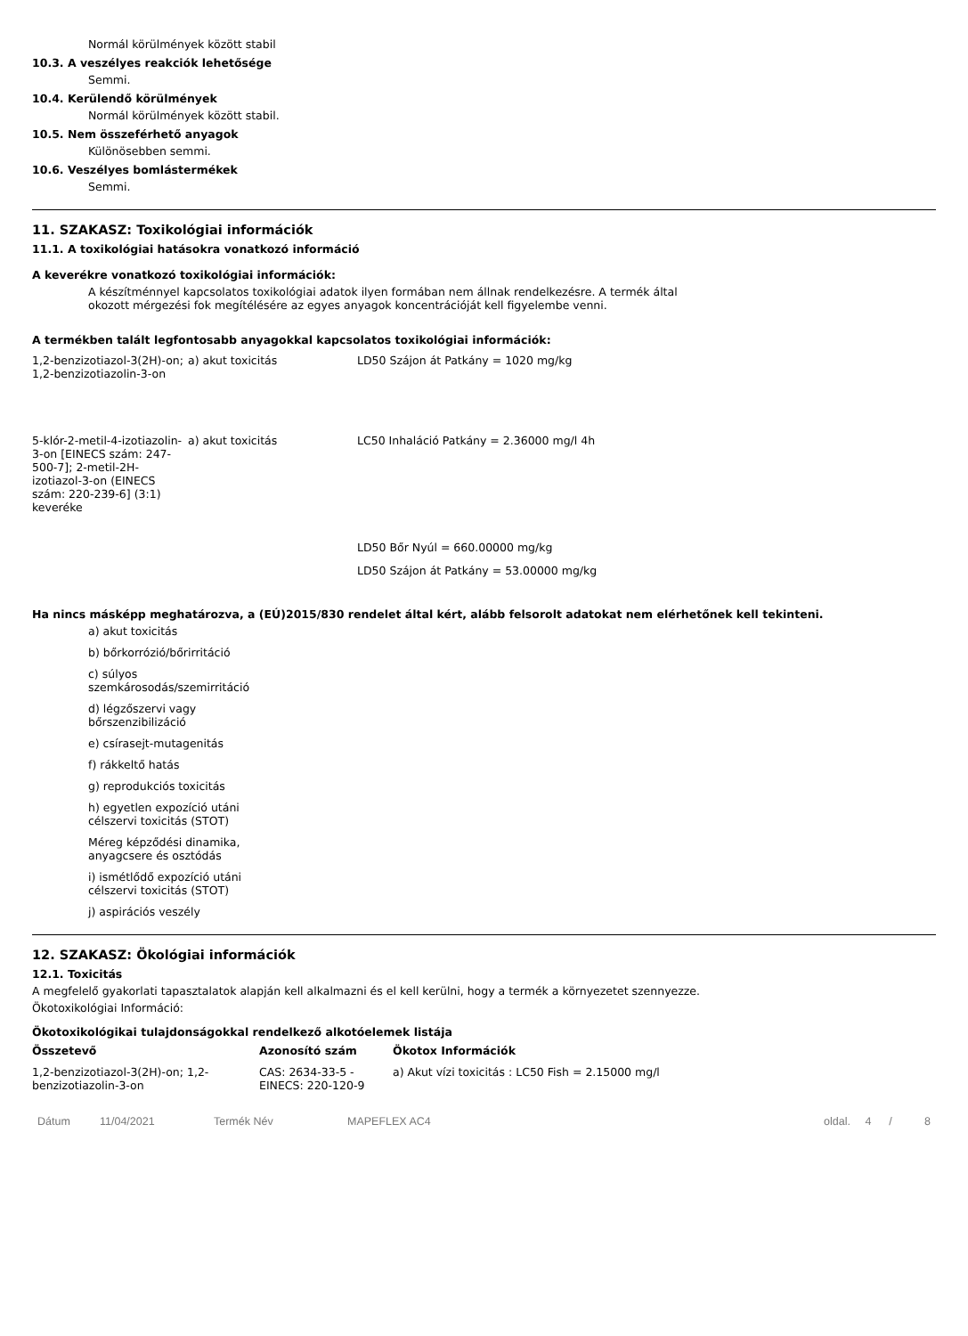Normál körülmények között stabil
10.3. A veszélyes reakciók lehetősége
Semmi.
10.4. Kerülendő körülmények
Normál körülmények között stabil.
10.5. Nem összeférhető anyagok
Különösebben semmi.
10.6. Veszélyes bomlástermékek
Semmi.
11. SZAKASZ: Toxikológiai információk
11.1. A toxikológiai hatásokra vonatkozó információ
A keverékre vonatkozó toxikológiai információk:
A készítménnyel kapcsolatos toxikológiai adatok ilyen formában nem állnak rendelkezésre. A termék által okozott mérgezési fok megítélésére az egyes anyagok koncentrációját kell figyelembe venni.
A termékben talált legfontosabb anyagokkal kapcsolatos toxikológiai információk:
| 1,2-benzizotiazol-3(2H)-on; 1,2-benzizotiazolin-3-on | a) akut toxicitás | LD50 Szájon át Patkány = 1020 mg/kg |
| 5-klór-2-metil-4-izotiazolin-3-on [EINECS szám: 247-500-7]; 2-metil-2H-izotiazol-3-on (EINECS szám: 220-239-6] (3:1) keveréke | a) akut toxicitás | LC50 Inhaláció Patkány = 2.36000 mg/l 4h |
| | | LD50 Bőr Nyúl = 660.00000 mg/kg |
| | | LD50 Szájon át Patkány = 53.00000 mg/kg |
Ha nincs másképp meghatározva, a (EÚ)2015/830 rendelet által kért, alább felsorolt adatokat nem elérhetőnek kell tekinteni.
a) akut toxicitás
b) bőrkorrózió/bőrirritáció
c) súlyos szemkárosodás/szemirritáció
d) légzőszervi vagy bőrszenzibilizáció
e) csírasejt-mutagenitás
f) rákkeltő hatás
g) reprodukciós toxicitás
h) egyetlen expozíció utáni célszervi toxicitás (STOT)
Méreg képződési dinamika, anyagcsere és osztódás
i) ismétlődő expozíció utáni célszervi toxicitás (STOT)
j) aspirációs veszély
12. SZAKASZ: Ökológiai információk
12.1. Toxicitás
A megfelelő gyakorlati tapasztalatok alapján kell alkalmazni és el kell kerülni, hogy a termék a környezetet szennyezze.
Ökotoxikológiai Információ:
Ökotoxikológikai tulajdonságokkal rendelkező alkotóelemek listája
| Összetevő | Azonosító szám | Ökotox Információk |
| --- | --- | --- |
| 1,2-benzizotiazol-3(2H)-on; 1,2-benzizotiazolin-3-on | CAS: 2634-33-5 - EINECS: 220-120-9 | a) Akut vízi toxicitás : LC50 Fish = 2.15000 mg/l |
Dátum 11/04/2021 Termék Név MAPEFLEX AC4 oldal. 4 / 8